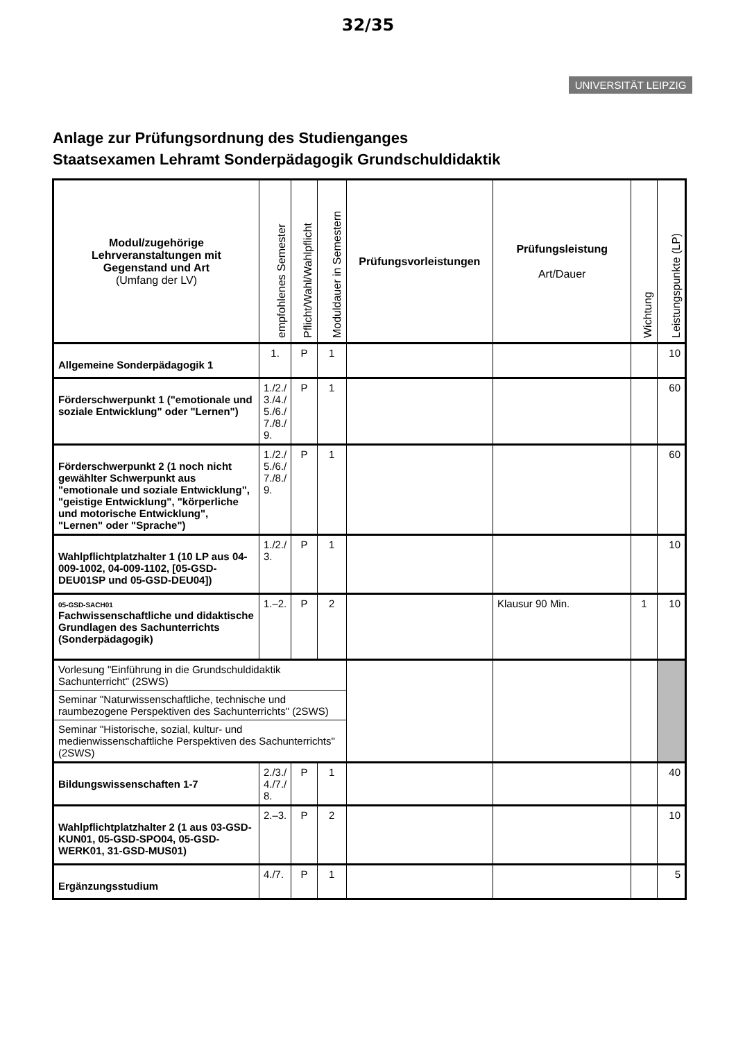32/35
UNIVERSITÄT LEIPZIG
Anlage zur Prüfungsordnung des Studienganges
Staatsexamen Lehramt Sonderpädagogik Grundschuldidaktik
| Modul/zugehörige Lehrveranstaltungen mit Gegenstand und Art (Umfang der LV) | empfohlenes Semester | Pflicht/Wahl/Wahlpflicht | Moduldauer in Semestern | Prüfungsvorleistungen | Prüfungsleistung Art/Dauer | Wichtung | Leistungspunkte (LP) |
| --- | --- | --- | --- | --- | --- | --- | --- |
| Allgemeine Sonderpädagogik 1 | 1. | P | 1 | | | | 10 |
| Förderschwerpunkt 1 ("emotionale und soziale Entwicklung" oder "Lernen") | 1./2./ 3./4./ 5./6./ 7./8./ 9. | P | 1 | | | | 60 |
| Förderschwerpunkt 2 (1 noch nicht gewählter Schwerpunkt aus "emotionale und soziale Entwicklung", "geistige Entwicklung", "körperliche und motorische Entwicklung", "Lernen" oder "Sprache") | 1./2./ 5./6./ 7./8./ 9. | P | 1 | | | | 60 |
| Wahlpflichtplatzhalter 1 (10 LP aus 04-009-1002, 04-009-1102, [05-GSD-DEU01SP und 05-GSD-DEU04]) | 1./2./ 3. | P | 1 | | | | 10 |
| 05-GSD-SACH01 Fachwissenschaftliche und didaktische Grundlagen des Sachunterrichts (Sonderpädagogik) | 1.–2. | P | 2 | | Klausur 90 Min. | 1 | 10 |
| Vorlesung "Einführung in die Grundschuldidaktik Sachunterricht" (2SWS) | | | | | | | |
| Seminar "Naturwissenschaftliche, technische und raumbezogene Perspektiven des Sachunterrichts" (2SWS) | | | | | | | |
| Seminar "Historische, sozial, kultur- und medienwissenschaftliche Perspektiven des Sachunterrichts" (2SWS) | | | | | | | |
| Bildungswissenschaften 1-7 | 2./3./ 4./7./ 8. | P | 1 | | | | 40 |
| Wahlpflichtplatzhalter 2 (1 aus 03-GSD-KUN01, 05-GSD-SPO04, 05-GSD-WERK01, 31-GSD-MUS01) | 2.–3. | P | 2 | | | | 10 |
| Ergänzungsstudium | 4./7. | P | 1 | | | | 5 |